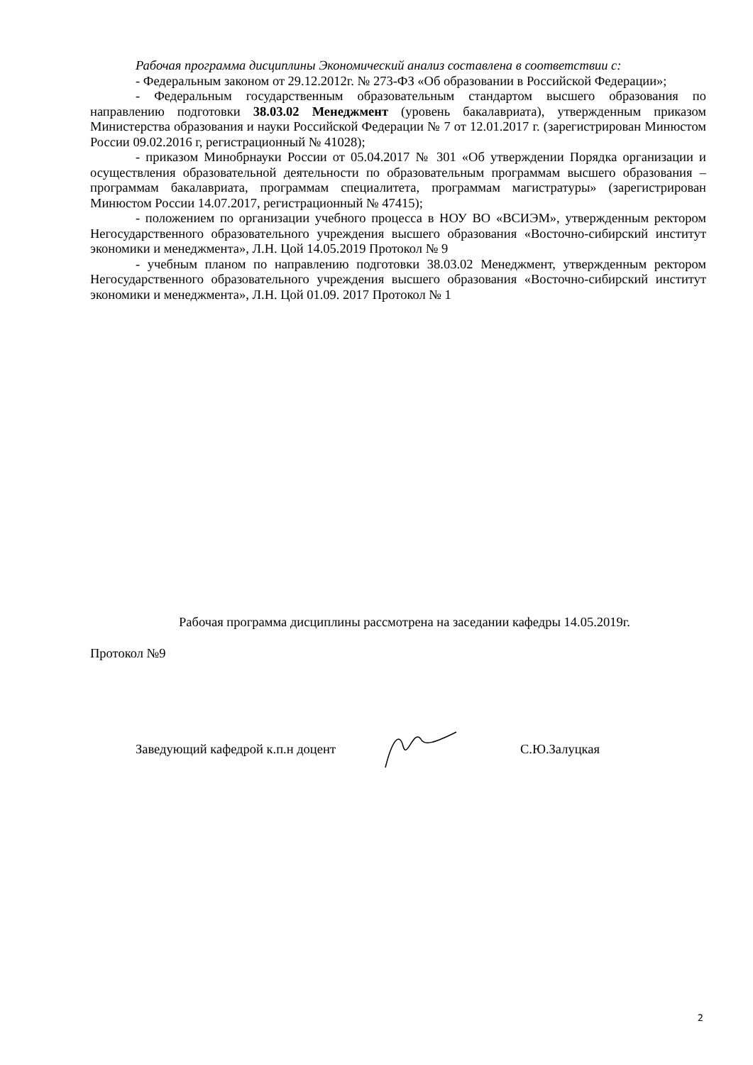Рабочая программа дисциплины Экономический анализ составлена в соответствии с:
- Федеральным законом от 29.12.2012г. № 273-ФЗ «Об образовании в Российской Федерации»;
- Федеральным государственным образовательным стандартом высшего образования по направлению подготовки 38.03.02 Менеджмент (уровень бакалавриата), утвержденным приказом Министерства образования и науки Российской Федерации № 7 от 12.01.2017 г. (зарегистрирован Минюстом России 09.02.2016 г, регистрационный № 41028);
- приказом Минобрнауки России от 05.04.2017 № 301 «Об утверждении Порядка организации и осуществления образовательной деятельности по образовательным программам высшего образования – программам бакалавриата, программам специалитета, программам магистратуры» (зарегистрирован Минюстом России 14.07.2017, регистрационный № 47415);
- положением по организации учебного процесса в НОУ ВО «ВСИЭМ», утвержденным ректором Негосударственного образовательного учреждения высшего образования «Восточно-сибирский институт экономики и менеджмента», Л.Н. Цой 14.05.2019 Протокол № 9
- учебным планом по направлению подготовки 38.03.02 Менеджмент, утвержденным ректором Негосударственного образовательного учреждения высшего образования «Восточно-сибирский институт экономики и менеджмента», Л.Н. Цой 01.09. 2017 Протокол № 1
Рабочая программа дисциплины рассмотрена на заседании кафедры 14.05.2019г.
Протокол №9
Заведующий кафедрой к.п.н доцент С.Ю.Залуцкая
2